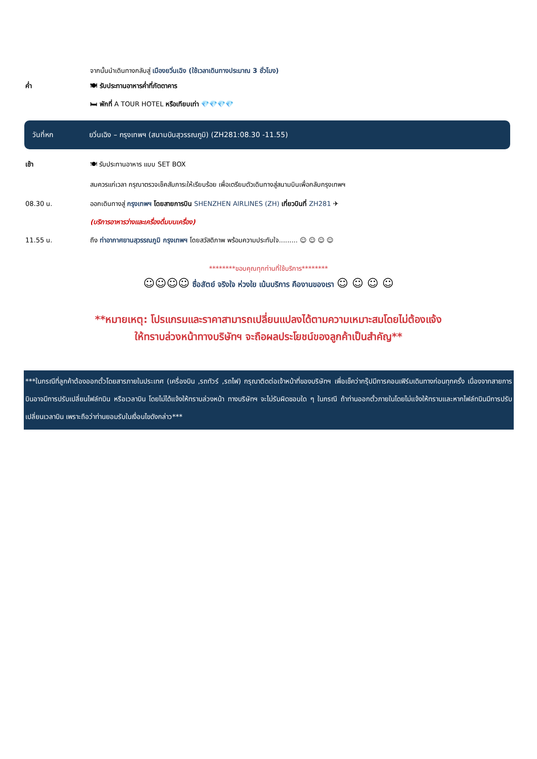จากนั้นนำเดินทางกลับสู่ เมืองยวิ่นเฉิง (ใช้เวลาเดินทางประมาณ 3 ชั่วโมง)
ค่ำ 🍽 รับประทานอาหารค่ำที่ภัตตาคาร
🛏 พักที่ A TOUR HOTEL หรือเทียบเท่า 💎💎💎💎
วันที่หก ยวิ่นเฉิง – กรุงเทพฯ (สนามบินสุวรรณภูมิ) (ZH281:08.30 -11.55)
เช้า 🍽 รับประทานอาหาร แบบ SET BOX
สมควรแก่เวลา กรุณาตรวจเช็คสัมภาระให้เรียบร้อย เพื่อเตรียมตัวเดินทางสู่สนามบินเพื่อกลับกรุงเทพฯ
08.30 น. ออกเดินทางสู่ กรุงเทพฯ โดยสายการบิน SHENZHEN AIRLINES (ZH) เที่ยวบินที่ ZH281 ✈
(บริการอาหารว่างและเครื่องดื่มบนเครื่อง)
11.55 น. ถึง ท่าอากาศยานสุวรรณภูมิ กรุงเทพฯ โดยสวัสดิภาพ พร้อมความประทับใจ......... ☺ ☺ ☺ ☺
********ขอบคุณทุกท่านที่ใช้บริการ********
☺☺☺☺ ซื่อสัตย์ จริงใจ ห่วงใย เน้นบริการ คืองานของเรา ☺ ☺ ☺ ☺
**หมายเหตุ: โปรแกรมและราคาสามารถเปลี่ยนแปลงได้ตามความเหมาะสมโดยไม่ต้องแจ้ง
ให้ทราบล่วงหน้าทางบริษัทฯ จะถือผลประโยชน์ของลูกค้าเป็นสำคัญ**
***ในกรณีที่ลูกค้าต้องออกตั๋วโดยสารภายในประเทศ (เครื่องบิน ,รถทัวร์ ,รถไฟ) กรุณาติดต่อเจ้าหน้าที่ของบริษัทฯ เพื่อเช็คว่ากรุ๊ปมีการคอนเฟิร์มเดินทางก่อนทุกครั้ง เนื่องจากสายการบินอาจมีการปรับเปลี่ยนไฟล์ทบิน หรือเวลาบิน โดยไม่ได้แจ้งให้ทราบล่วงหน้า ทางบริษัทฯ จะไม่รับผิดชอบใด ๆ ในกรณี ถ้าท่านออกตั๋วภายในโดยไม่แจ้งให้ทราบและหากไฟล์ทบินมีการปรับเปลี่ยนเวลาบิน เพราะถือว่าท่านยอมรับในเงื่อนไขดังกล่าว***